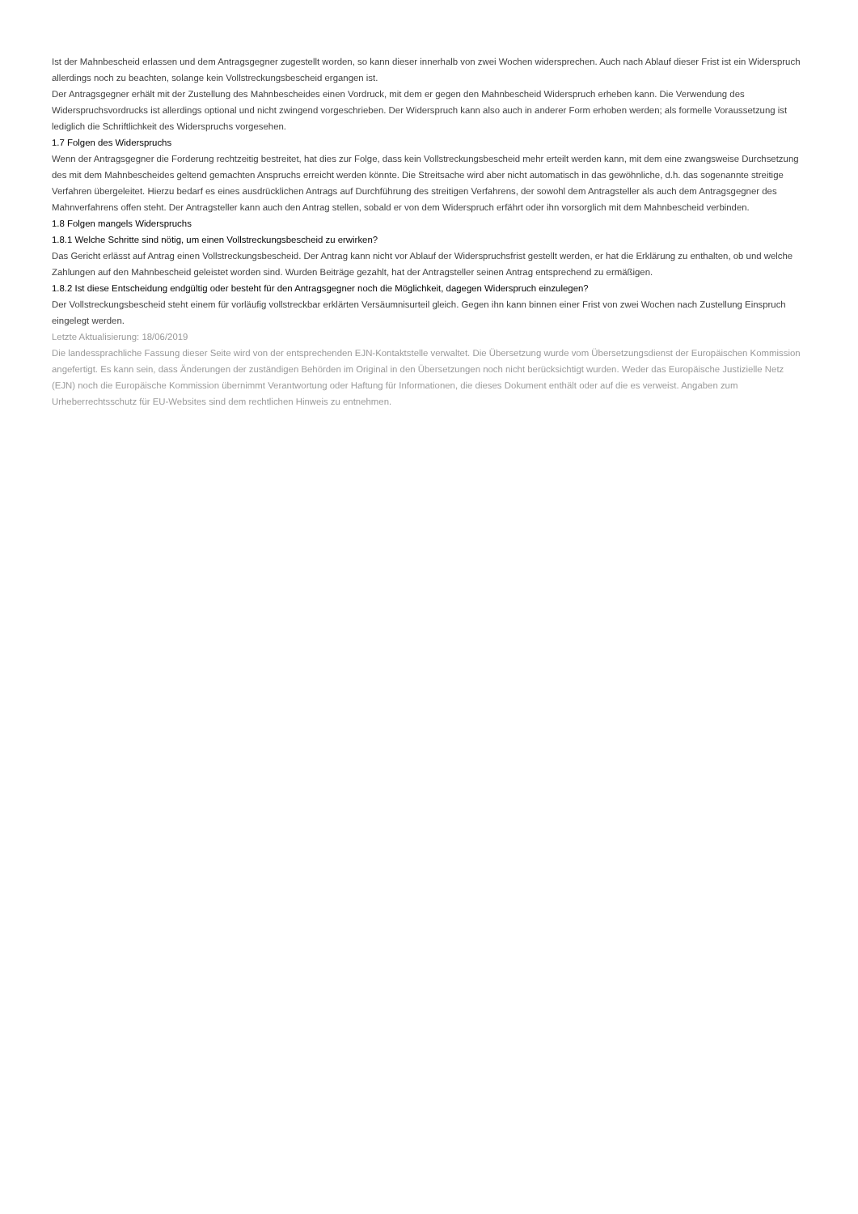Ist der Mahnbescheid erlassen und dem Antragsgegner zugestellt worden, so kann dieser innerhalb von zwei Wochen widersprechen. Auch nach Ablauf dieser Frist ist ein Widerspruch allerdings noch zu beachten, solange kein Vollstreckungsbescheid ergangen ist.
Der Antragsgegner erhält mit der Zustellung des Mahnbescheides einen Vordruck, mit dem er gegen den Mahnbescheid Widerspruch erheben kann. Die Verwendung des Widerspruchsvordrucks ist allerdings optional und nicht zwingend vorgeschrieben. Der Widerspruch kann also auch in anderer Form erhoben werden; als formelle Voraussetzung ist lediglich die Schriftlichkeit des Widerspruchs vorgesehen.
1.7 Folgen des Widerspruchs
Wenn der Antragsgegner die Forderung rechtzeitig bestreitet, hat dies zur Folge, dass kein Vollstreckungsbescheid mehr erteilt werden kann, mit dem eine zwangsweise Durchsetzung des mit dem Mahnbescheides geltend gemachten Anspruchs erreicht werden könnte. Die Streitsache wird aber nicht automatisch in das gewöhnliche, d.h. das sogenannte streitige Verfahren übergeleitet. Hierzu bedarf es eines ausdrücklichen Antrags auf Durchführung des streitigen Verfahrens, der sowohl dem Antragsteller als auch dem Antragsgegner des Mahnverfahrens offen steht. Der Antragsteller kann auch den Antrag stellen, sobald er von dem Widerspruch erfährt oder ihn vorsorglich mit dem Mahnbescheid verbinden.
1.8 Folgen mangels Widerspruchs
1.8.1 Welche Schritte sind nötig, um einen Vollstreckungsbescheid zu erwirken?
Das Gericht erlässt auf Antrag einen Vollstreckungsbescheid. Der Antrag kann nicht vor Ablauf der Widerspruchsfrist gestellt werden, er hat die Erklärung zu enthalten, ob und welche Zahlungen auf den Mahnbescheid geleistet worden sind. Wurden Beiträge gezahlt, hat der Antragsteller seinen Antrag entsprechend zu ermäßigen.
1.8.2 Ist diese Entscheidung endgültig oder besteht für den Antragsgegner noch die Möglichkeit, dagegen Widerspruch einzulegen?
Der Vollstreckungsbescheid steht einem für vorläufig vollstreckbar erklärten Versäumnisurteil gleich. Gegen ihn kann binnen einer Frist von zwei Wochen nach Zustellung Einspruch eingelegt werden.
Letzte Aktualisierung: 18/06/2019
Die landessprachliche Fassung dieser Seite wird von der entsprechenden EJN-Kontaktstelle verwaltet. Die Übersetzung wurde vom Übersetzungsdienst der Europäischen Kommission angefertigt. Es kann sein, dass Änderungen der zuständigen Behörden im Original in den Übersetzungen noch nicht berücksichtigt wurden. Weder das Europäische Justizielle Netz (EJN) noch die Europäische Kommission übernimmt Verantwortung oder Haftung für Informationen, die dieses Dokument enthält oder auf die es verweist. Angaben zum Urheberrechtsschutz für EU-Websites sind dem rechtlichen Hinweis zu entnehmen.